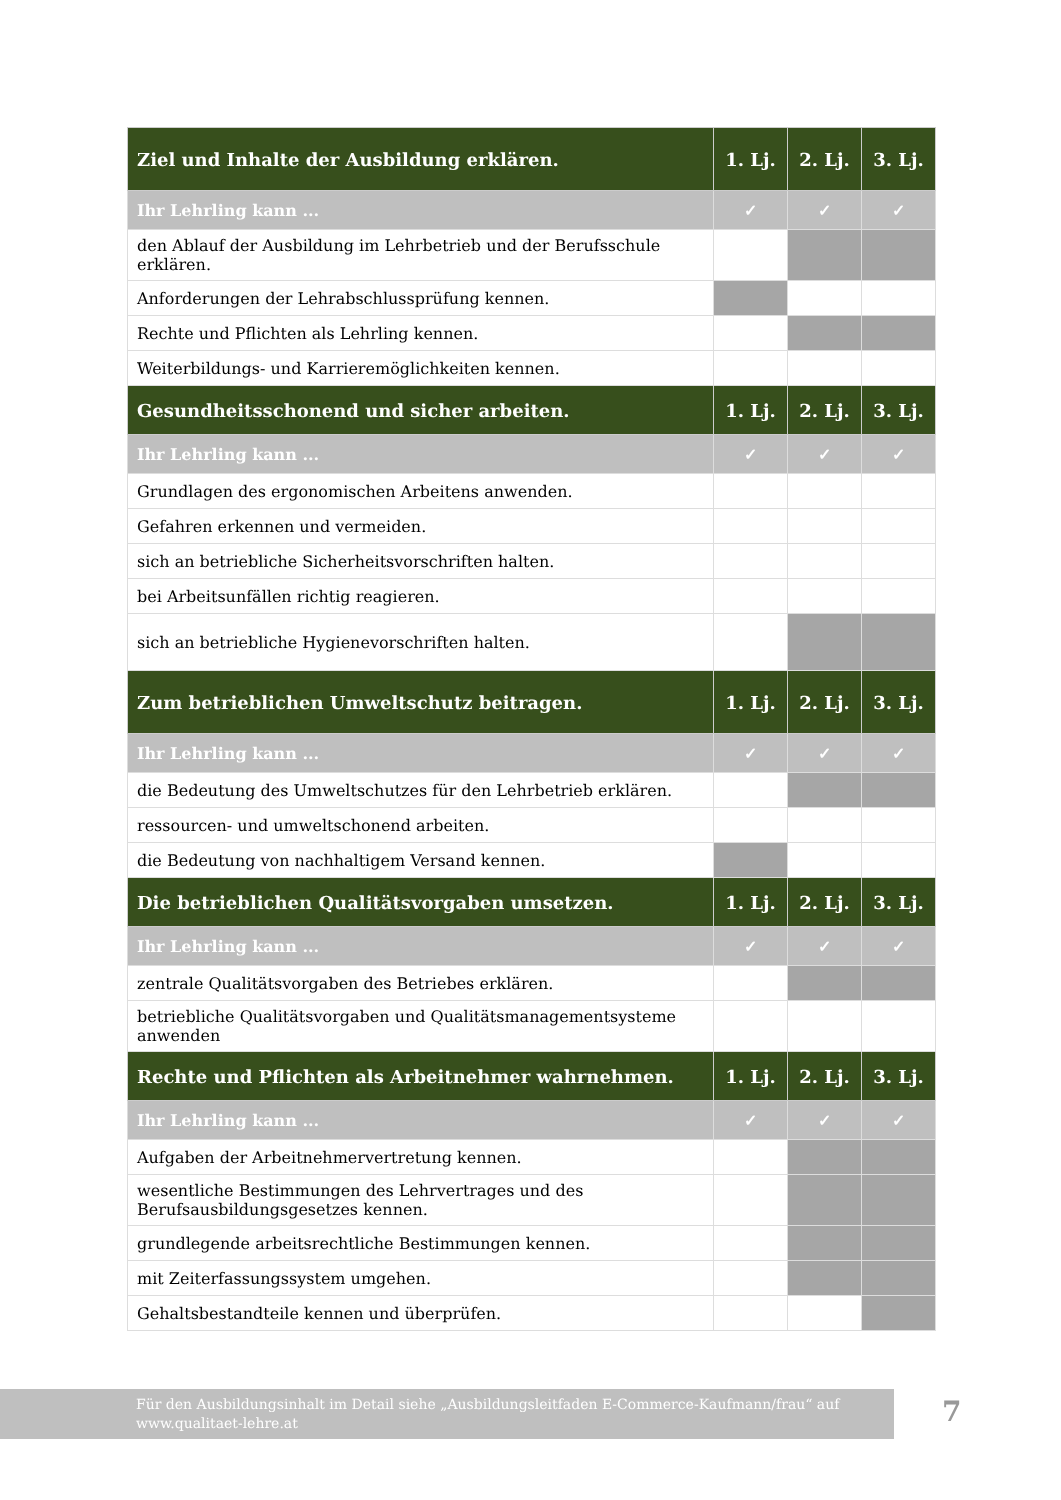| Ziel und Inhalte der Ausbildung erklären. | 1. Lj. | 2. Lj. | 3. Lj. |
| --- | --- | --- | --- |
| Ihr Lehrling kann ... | ✓ | ✓ | ✓ |
| den Ablauf der Ausbildung im Lehrbetrieb und der Berufsschule erklären. | | | |
| Anforderungen der Lehrabschlussprüfung kennen. | | | |
| Rechte und Pflichten als Lehrling kennen. | | | |
| Weiterbildungs- und Karrieremöglichkeiten kennen. | | | |
| Gesundheitsschonend und sicher arbeiten. | 1. Lj. | 2. Lj. | 3. Lj. |
| Ihr Lehrling kann ... | ✓ | ✓ | ✓ |
| Grundlagen des ergonomischen Arbeitens anwenden. | | | |
| Gefahren erkennen und vermeiden. | | | |
| sich an betriebliche Sicherheitsvorschriften halten. | | | |
| bei Arbeitsunfällen richtig reagieren. | | | |
| sich an betriebliche Hygienevorschriften halten. | | | |
| Zum betrieblichen Umweltschutz beitragen. | 1. Lj. | 2. Lj. | 3. Lj. |
| Ihr Lehrling kann ... | ✓ | ✓ | ✓ |
| die Bedeutung des Umweltschutzes für den Lehrbetrieb erklären. | | | |
| ressourcen- und umweltschonend arbeiten. | | | |
| die Bedeutung von nachhaltigem Versand kennen. | | | |
| Die betrieblichen Qualitätsvorgaben umsetzen. | 1. Lj. | 2. Lj. | 3. Lj. |
| Ihr Lehrling kann ... | ✓ | ✓ | ✓ |
| zentrale Qualitätsvorgaben des Betriebes erklären. | | | |
| betriebliche Qualitätsvorgaben und Qualitätsmanagementsysteme anwenden | | | |
| Rechte und Pflichten als Arbeitnehmer wahrnehmen. | 1. Lj. | 2. Lj. | 3. Lj. |
| Ihr Lehrling kann ... | ✓ | ✓ | ✓ |
| Aufgaben der Arbeitnehmervertretung kennen. | | | |
| wesentliche Bestimmungen des Lehrvertrages und des Berufsausbildungsgesetzes kennen. | | | |
| grundlegende arbeitsrechtliche Bestimmungen kennen. | | | |
| mit Zeiterfassungssystem umgehen. | | | |
| Gehaltsbestandteile kennen und überprüfen. | | | |
Für den Ausbildungsinhalt im Detail siehe „Ausbildungsleitfaden E-Commerce-Kaufmann/frau“ auf www.qualitaet-lehre.at
7